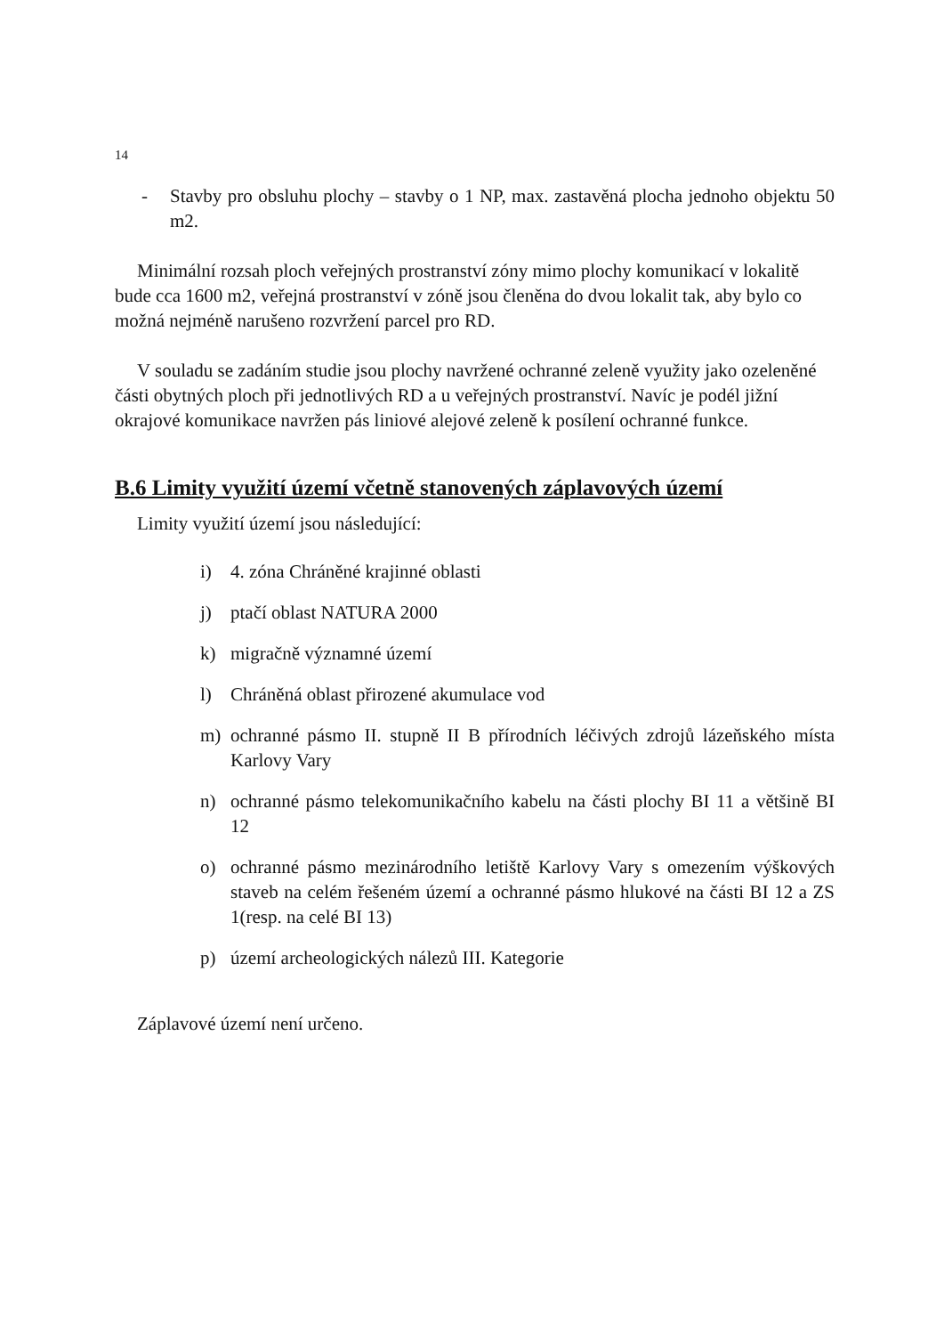14
- Stavby pro obsluhu plochy – stavby o 1 NP, max. zastavěná plocha jednoho objektu 50 m2.
Minimální rozsah ploch veřejných prostranství zóny mimo plochy komunikací v lokalitě bude cca 1600 m2, veřejná prostranství v zóně jsou členěna do dvou lokalit tak, aby bylo co možná nejméně narušeno rozvržení parcel pro RD.
V souladu se zadáním studie jsou plochy navržené ochranné zeleně využity jako ozeleněné části obytných ploch při jednotlivých RD a u veřejných prostranství. Navíc je podél jižní okrajové komunikace navržen pás liniové alejové zeleně k posílení ochranné funkce.
B.6 Limity využití území včetně stanovených záplavových území
Limity využití území jsou následující:
i) 4. zóna Chráněné krajinné oblasti
j) ptačí oblast NATURA 2000
k) migračně významné území
l) Chráněná oblast přirozené akumulace vod
m) ochranné pásmo II. stupně II B přírodních léčivých zdrojů lázeňského místa Karlovy Vary
n) ochranné pásmo telekomunikačního kabelu na části plochy BI 11 a většině BI 12
o) ochranné pásmo mezinárodního letiště Karlovy Vary s omezením výškových staveb na celém řešeném území a ochranné pásmo hlukové na části BI 12 a ZS 1(resp. na celé BI 13)
p) území archeologických nálezů III. Kategorie
Záplavové území není určeno.